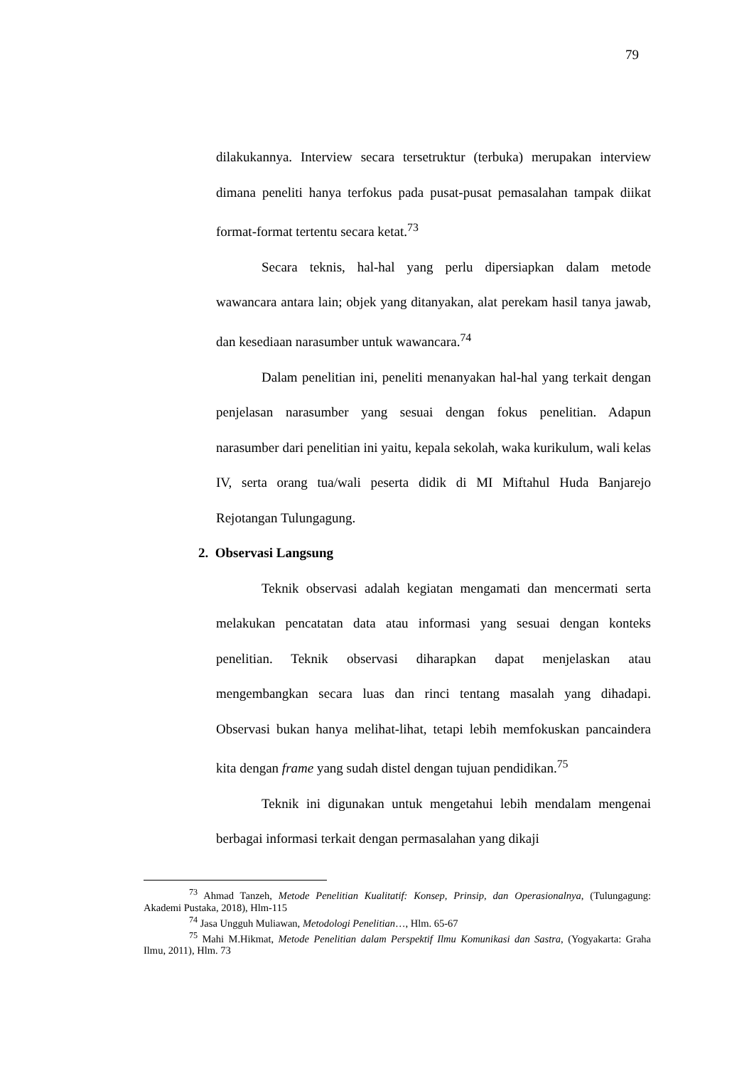79
dilakukannya. Interview secara tersetruktur (terbuka) merupakan interview dimana peneliti hanya terfokus pada pusat-pusat pemasalahan tampak diikat format-format tertentu secara ketat.<sup>73</sup>
Secara teknis, hal-hal yang perlu dipersiapkan dalam metode wawancara antara lain; objek yang ditanyakan, alat perekam hasil tanya jawab, dan kesediaan narasumber untuk wawancara.<sup>74</sup>
Dalam penelitian ini, peneliti menanyakan hal-hal yang terkait dengan penjelasan narasumber yang sesuai dengan fokus penelitian. Adapun narasumber dari penelitian ini yaitu, kepala sekolah, waka kurikulum, wali kelas IV, serta orang tua/wali peserta didik di MI Miftahul Huda Banjarejo Rejotangan Tulungagung.
2. Observasi Langsung
Teknik observasi adalah kegiatan mengamati dan mencermati serta melakukan pencatatan data atau informasi yang sesuai dengan konteks penelitian. Teknik observasi diharapkan dapat menjelaskan atau mengembangkan secara luas dan rinci tentang masalah yang dihadapi. Observasi bukan hanya melihat-lihat, tetapi lebih memfokuskan pancaindera kita dengan frame yang sudah distel dengan tujuan pendidikan.<sup>75</sup>
Teknik ini digunakan untuk mengetahui lebih mendalam mengenai berbagai informasi terkait dengan permasalahan yang dikaji
<sup>73</sup> Ahmad Tanzeh, Metode Penelitian Kualitatif: Konsep, Prinsip, dan Operasionalnya, (Tulungagung: Akademi Pustaka, 2018), Hlm-115
<sup>74</sup> Jasa Ungguh Muliawan, Metodologi Penelitian…, Hlm. 65-67
<sup>75</sup> Mahi M.Hikmat, Metode Penelitian dalam Perspektif Ilmu Komunikasi dan Sastra, (Yogyakarta: Graha Ilmu, 2011), Hlm. 73